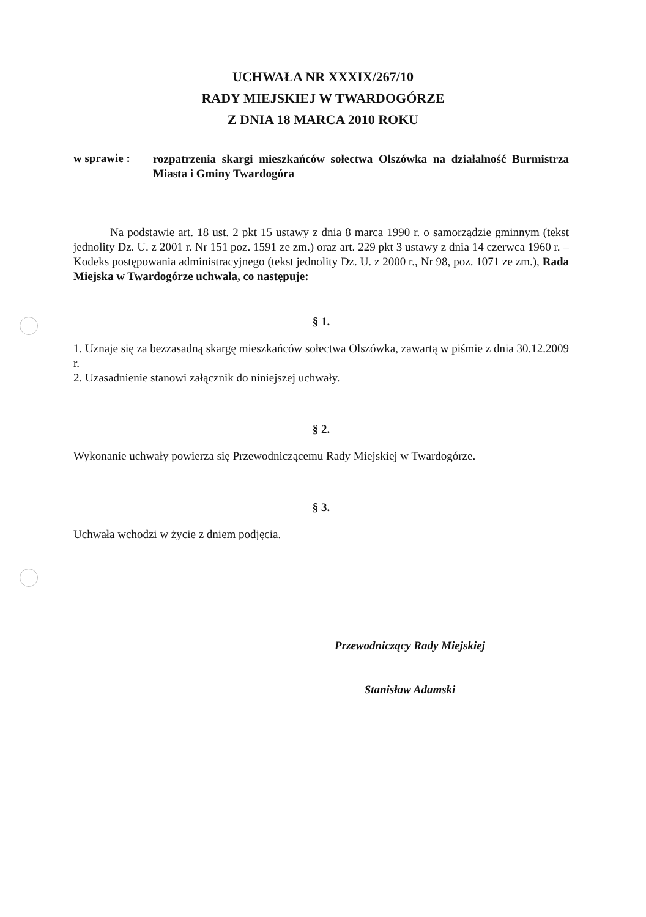UCHWAŁA NR XXXIX/267/10
RADY MIEJSKIEJ W TWARDOGÓRZE
Z DNIA 18 MARCA 2010 ROKU
w sprawie :
rozpatrzenia skargi mieszkańców sołectwa Olszówka na działalność Burmistrza Miasta i Gminy Twardogóra
Na podstawie art. 18 ust. 2 pkt 15 ustawy z dnia 8 marca 1990 r. o samorządzie gminnym (tekst jednolity Dz. U. z 2001 r. Nr 151 poz. 1591 ze zm.) oraz art. 229 pkt 3 ustawy z dnia 14 czerwca 1960 r. – Kodeks postępowania administracyjnego (tekst jednolity Dz. U. z 2000 r., Nr 98, poz. 1071 ze zm.), Rada Miejska w Twardogórze uchwala, co następuje:
§ 1.
1. Uznaje się za bezzasadną skargę mieszkańców sołectwa Olszówka, zawartą w piśmie z dnia 30.12.2009 r.
2. Uzasadnienie stanowi załącznik do niniejszej uchwały.
§ 2.
Wykonanie uchwały powierza się Przewodniczącemu Rady Miejskiej w Twardogórze.
§ 3.
Uchwała wchodzi w życie z dniem podjęcia.
Przewodniczący Rady Miejskiej
Stanisław Adamski